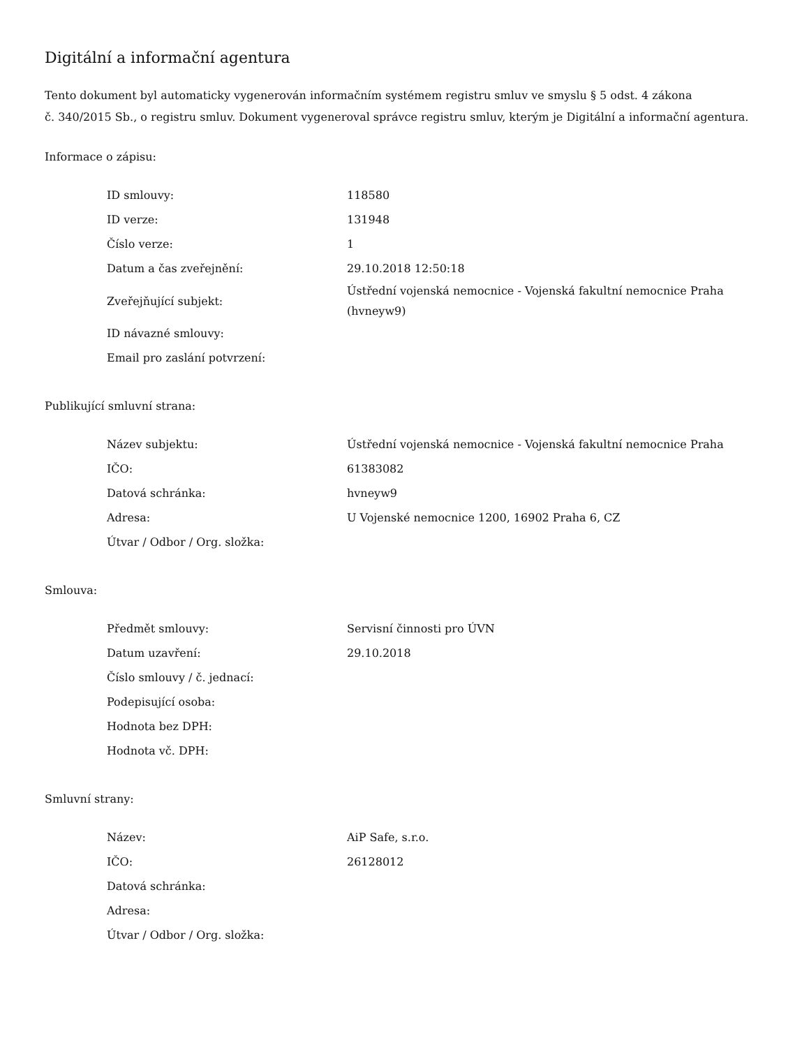Digitální a informační agentura
Tento dokument byl automaticky vygenerován informačním systémem registru smluv ve smyslu § 5 odst. 4 zákona
č. 340/2015 Sb., o registru smluv. Dokument vygeneroval správce registru smluv, kterým je Digitální a informační agentura.
Informace o zápisu:
| ID smlouvy: | 118580 |
| ID verze: | 131948 |
| Číslo verze: | 1 |
| Datum a čas zveřejnění: | 29.10.2018 12:50:18 |
| Zveřejňující subjekt: | Ústřední vojenská nemocnice - Vojenská fakultní nemocnice Praha (hvneyw9) |
| ID návazné smlouvy: | |
| Email pro zaslání potvrzení: | |
Publikující smluvní strana:
| Název subjektu: | Ústřední vojenská nemocnice - Vojenská fakultní nemocnice Praha |
| IČO: | 61383082 |
| Datová schránka: | hvneyw9 |
| Adresa: | U Vojenské nemocnice 1200, 16902 Praha 6, CZ |
| Útvar / Odbor / Org. složka: | |
Smlouva:
| Předmět smlouvy: | Servisní činnosti pro ÚVN |
| Datum uzavření: | 29.10.2018 |
| Číslo smlouvy / č. jednací: | |
| Podepisující osoba: | |
| Hodnota bez DPH: | |
| Hodnota vč. DPH: | |
Smluvní strany:
| Název: | AiP Safe, s.r.o. |
| IČO: | 26128012 |
| Datová schránka: | |
| Adresa: | |
| Útvar / Odbor / Org. složka: | |